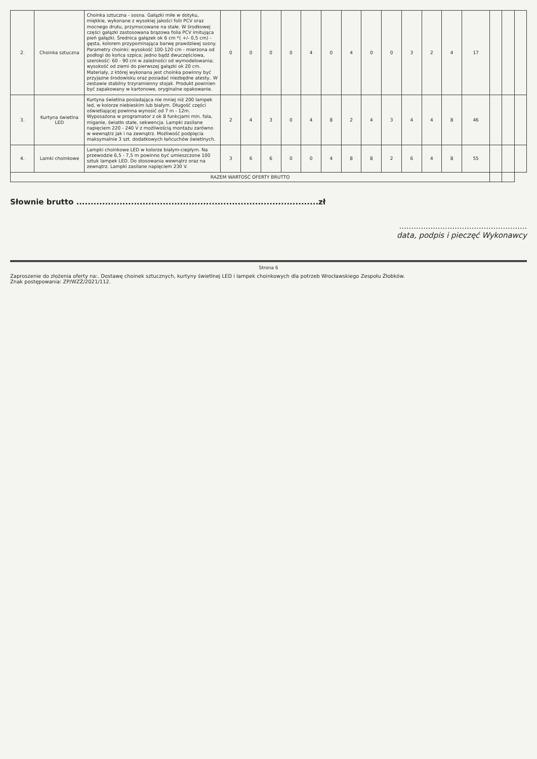| 2. | Choinka sztuczna | Choinka sztuczna - sosna. Gałązki miłe w dotyku, miękkie, wykonane z wysokiej jakości folii PCV oraz mocnego drutu, przymocowane na stałe. W środkowej części gałązki zastosowana brązowa folia PCV imitująca pień gałązki. Średnica gałązek ok 6 cm *( +/- 0,5 cm) - gęsta, kolorem przypominająca barwę prawdziwej sosny. Parametry choinki: wysokość 100-120 cm - mierzona od podłogi do końca szpica; jedno bądź dwuczęściowa, szerokość: 60 - 90 cm w zależności od wymodelowania; wysokość od ziemi do pierwszej gałązki ok 20 cm. Materiały, z której wykonana jest choinka powinny być przyjazne środowisku oraz posiadać niezbędne atesty.. W zestawie stabilny trzyramienny stojak. Produkt powinien być zapakowany w kartonowe, oryginalne opakowanie. | 0 | 0 | 0 | 0 | 4 | 0 | 4 | 0 | 0 | 3 | 2 | 4 | 17 | | | |
| 3. | Kurtyna świetlna LED | Kurtyna świetlna posiadająca nie mniej niż 200 lampek led, w kolorze niebieskim lub białym. Długość części oświetlającej powinna wynosić od 7 m - 12m. Wyposażona w programator z ok 8 funkcjami min. fala, miganie, światło stałe, sekwencja. Lampki zasilane napięciem 220 - 240 V z możliwością montażu zarówno w wewnątrz jak i na zewnątrz. Możliwość podpięcia maksymalnie 3 szt. dodatkowych łańcuchów świetlnych. | 2 | 4 | 3 | 0 | 4 | 8 | 2 | 4 | 3 | 4 | 4 | 8 | 46 | | | |
| 4. | Lamki choinkowe | Lampki choinkowe LED w kolorze białym-ciepłym. Na przewodzie 6,5 - 7,5 m powinno być umieszczone 100 sztuk lampek LED. Do stosowania wewnątrz oraz na zewnątrz. Lampki zasilane napięciem 230 V. | 3 | 6 | 6 | 0 | 0 | 4 | 8 | 8 | 2 | 6 | 4 | 8 | 55 | | | |
| RAZEM WARTOŚĆ OFERTY BRUTTO | | | | | | | | | | | | | | | | | | |
Słownie brutto ....................................................................................zł
.....................................................
data, podpis i pieczęć Wykonawcy
Strona 6
Zaproszenie do złożenia oferty na:. Dostawę choinek sztucznych, kurtyny świetlnej LED i lampek choinkowych dla potrzeb Wrocławskiego Zespołu Żłobków.
Znak postępowania: ZP/WZŻ/2021/112.